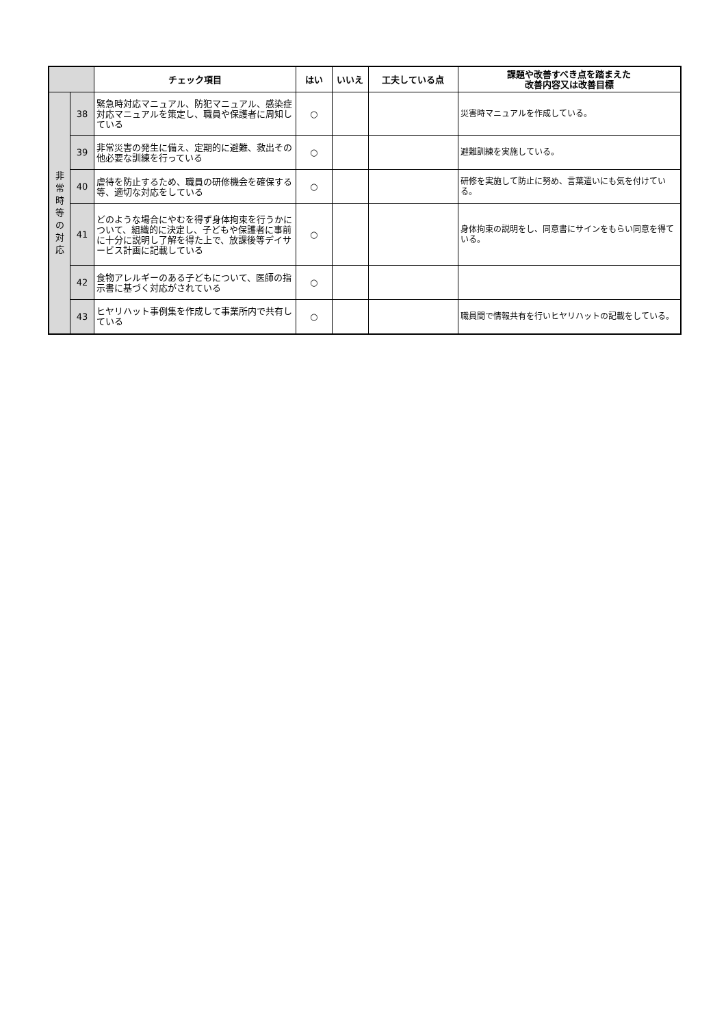| | | チェック項目 | はい | いいえ | 工夫している点 | 課題や改善すべき点を踏まえた 改善内容又は改善目標 |
| --- | --- | --- | --- | --- | --- | --- |
| 非 常 時 等 の 対 応 | 38 | 緊急時対応マニュアル、防犯マニュアル、感染症対応マニュアルを策定し、職員や保護者に周知している | ○ | | | 災害時マニュアルを作成している。 |
| | 39 | 非常災害の発生に備え、定期的に避難、救出その他必要な訓練を行っている | ○ | | | 避難訓練を実施している。 |
| | 40 | 虐待を防止するため、職員の研修機会を確保する等、適切な対応をしている | ○ | | | 研修を実施して防止に努め、言葉遣いにも気を付けている。 |
| | 41 | どのような場合にやむを得ず身体拘束を行うかについて、組織的に決定し、子どもや保護者に事前に十分に説明し了解を得た上で、放課後等デイサービス計画に記載している | ○ | | | 身体拘束の説明をし、同意書にサインをもらい同意を得ている。 |
| | 42 | 食物アレルギーのある子どもについて、医師の指示書に基づく対応がされている | ○ | | | |
| | 43 | ヒヤリハット事例集を作成して事業所内で共有している | ○ | | | 職員間で情報共有を行いヒヤリハットの記載をしている。 |